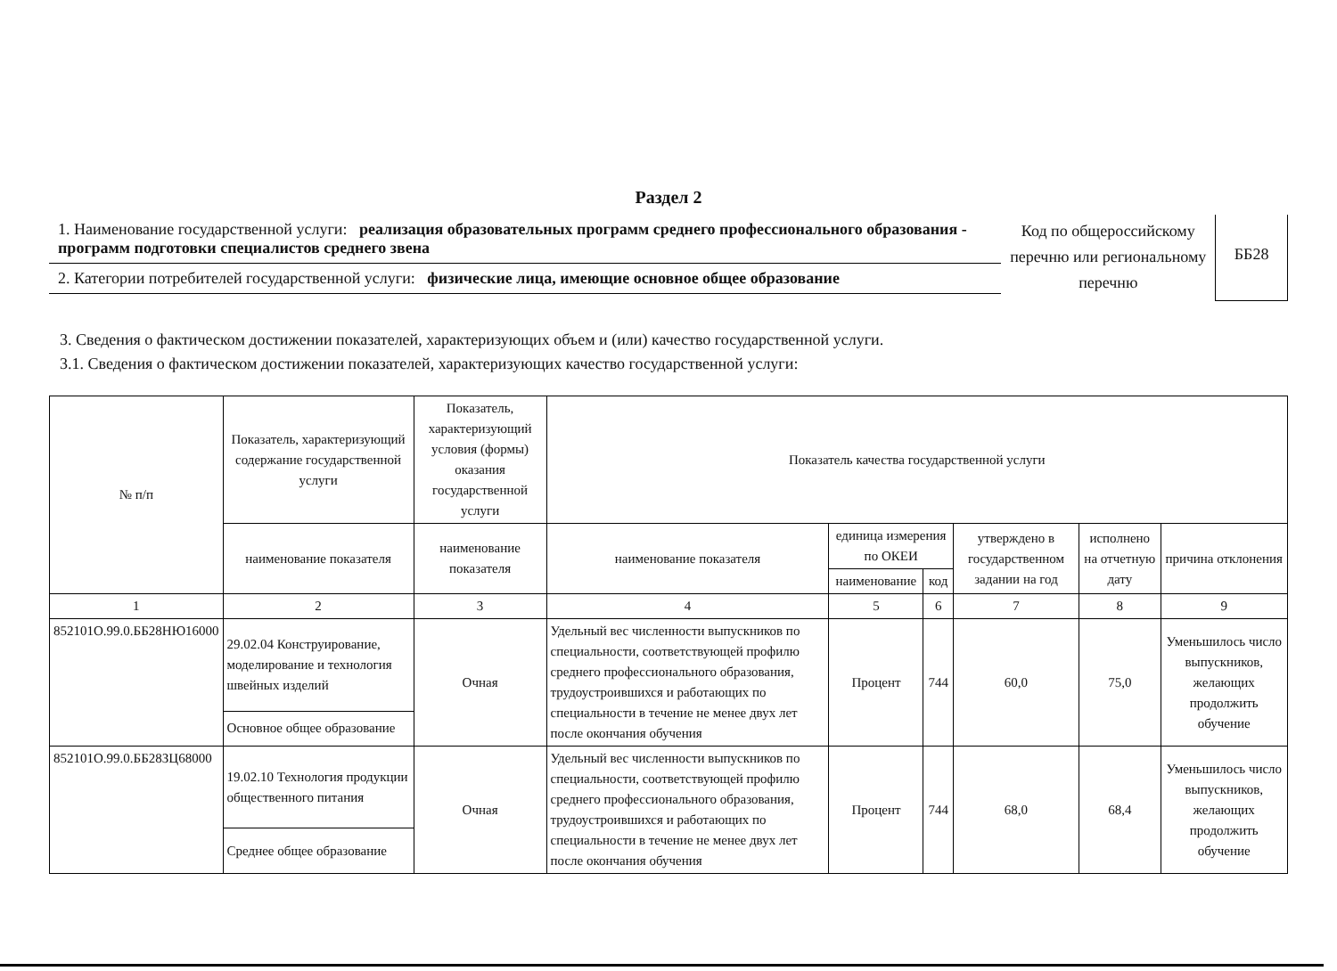Раздел 2
1. Наименование государственной услуги: реализация образовательных программ среднего профессионального образования - программ подготовки специалистов среднего звена
2. Категории потребителей государственной услуги: физические лица, имеющие основное общее образование
Код по общероссийскому перечню или региональному перечню
ББ28
3. Сведения о фактическом достижении показателей, характеризующих объем и (или) качество государственной услуги.
3.1. Сведения о фактическом достижении показателей, характеризующих качество государственной услуги:
| № п/п | Показатель, характеризующий содержание государственной услуги | Показатель, характеризующий условия (формы) оказания государственной услуги | Показатель качества государственной услуги | | | | | |
| --- | --- | --- | --- | --- | --- | --- | --- | --- |
| | наименование показателя | наименование показателя | наименование показателя | единица измерения по ОКЕИ | | утверждено в государственном задании на год | исполнено на отчетную дату | причина отклонения |
| | | | | наименование | код | | | |
| 1 | 2 | 3 | 4 | 5 | 6 | 7 | 8 | 9 |
| 852101О.99.0.ББ28НЮ16000 | 29.02.04 Конструирование, моделирование и технология швейных изделий | Очная | Удельный вес численности выпускников по специальности, соответствующей профилю среднего профессионального образования, трудоустроившихся и работающих по специальности в течение не менее двух лет после окончания обучения | Процент | 744 | 60,0 | 75,0 | Уменьшилось число выпускников, желающих продолжить обучение |
| | Основное общее образование | | | | | | | |
| 852101О.99.0.ББ28ЗЦ68000 | 19.02.10 Технология продукции общественного питания | Очная | Удельный вес численности выпускников по специальности, соответствующей профилю среднего профессионального образования, трудоустроившихся и работающих по специальности в течение не менее двух лет после окончания обучения | Процент | 744 | 68,0 | 68,4 | Уменьшилось число выпускников, желающих продолжить обучение |
| | Среднее общее образование | | | | | | | |